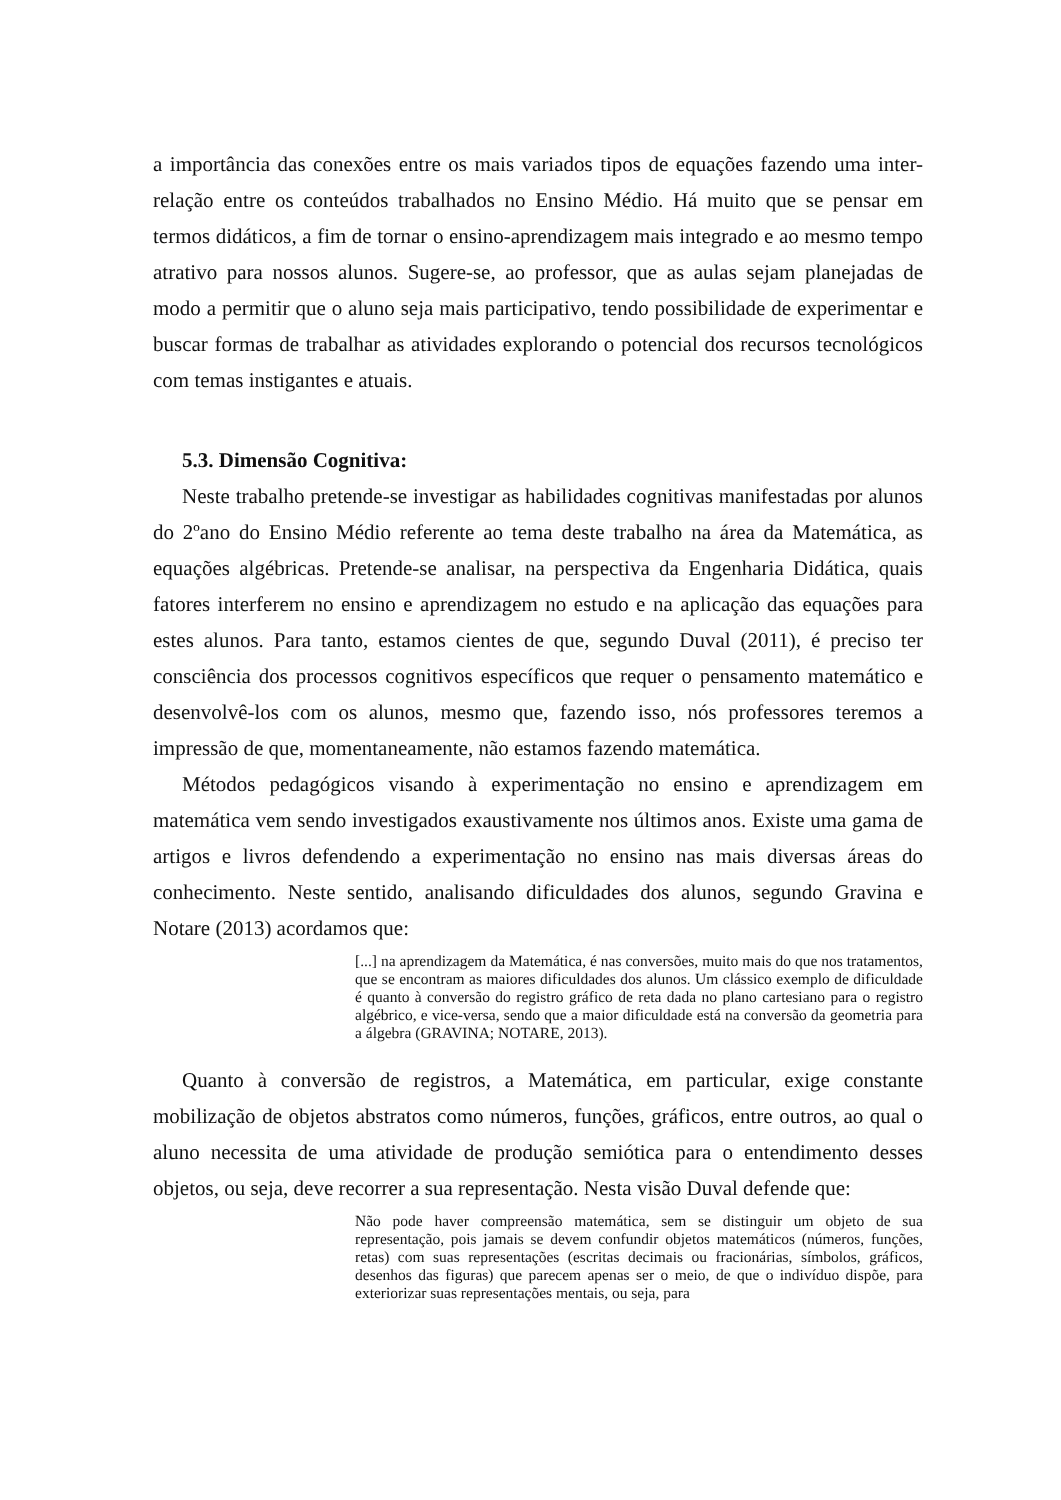a importância das conexões entre os mais variados tipos de equações fazendo uma inter-relação entre os conteúdos trabalhados no Ensino Médio. Há muito que se pensar em termos didáticos, a fim de tornar o ensino-aprendizagem mais integrado e ao mesmo tempo atrativo para nossos alunos. Sugere-se, ao professor, que as aulas sejam planejadas de modo a permitir que o aluno seja mais participativo, tendo possibilidade de experimentar e buscar formas de trabalhar as atividades explorando o potencial dos recursos tecnológicos com temas instigantes e atuais.
5.3. Dimensão Cognitiva:
Neste trabalho pretende-se investigar as habilidades cognitivas manifestadas por alunos do 2ºano do Ensino Médio referente ao tema deste trabalho na área da Matemática, as equações algébricas. Pretende-se analisar, na perspectiva da Engenharia Didática, quais fatores interferem no ensino e aprendizagem no estudo e na aplicação das equações para estes alunos. Para tanto, estamos cientes de que, segundo Duval (2011), é preciso ter consciência dos processos cognitivos específicos que requer o pensamento matemático e desenvolvê-los com os alunos, mesmo que, fazendo isso, nós professores teremos a impressão de que, momentaneamente, não estamos fazendo matemática.
Métodos pedagógicos visando à experimentação no ensino e aprendizagem em matemática vem sendo investigados exaustivamente nos últimos anos. Existe uma gama de artigos e livros defendendo a experimentação no ensino nas mais diversas áreas do conhecimento. Neste sentido, analisando dificuldades dos alunos, segundo Gravina e Notare (2013) acordamos que:
[...] na aprendizagem da Matemática, é nas conversões, muito mais do que nos tratamentos, que se encontram as maiores dificuldades dos alunos. Um clássico exemplo de dificuldade é quanto à conversão do registro gráfico de reta dada no plano cartesiano para o registro algébrico, e vice-versa, sendo que a maior dificuldade está na conversão da geometria para a álgebra (GRAVINA; NOTARE, 2013).
Quanto à conversão de registros, a Matemática, em particular, exige constante mobilização de objetos abstratos como números, funções, gráficos, entre outros, ao qual o aluno necessita de uma atividade de produção semiótica para o entendimento desses objetos, ou seja, deve recorrer a sua representação. Nesta visão Duval defende que:
Não pode haver compreensão matemática, sem se distinguir um objeto de sua representação, pois jamais se devem confundir objetos matemáticos (números, funções, retas) com suas representações (escritas decimais ou fracionárias, símbolos, gráficos, desenhos das figuras) que parecem apenas ser o meio, de que o indivíduo dispõe, para exteriorizar suas representações mentais, ou seja, para